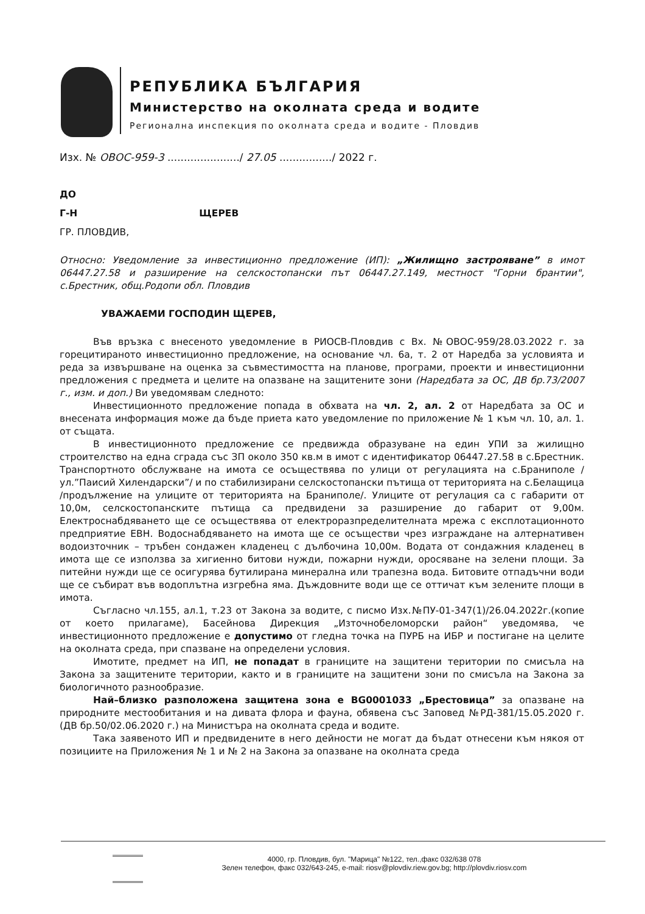РЕПУБЛИКА БЪЛГАРИЯ
Министерство на околната среда и водите
Регионална инспекция по околната среда и водите - Пловдив
Изх. № ОВОС-959-3 ....................../ 27.05 ................/ 2022 г.
ДО
Г-Н ЩЕРЕВ
ГР. ПЛОВДИВ,
Относно: Уведомление за инвестиционно предложение (ИП): „Жилищно застрояване” в имот 06447.27.58 и разширение на селскостопански път 06447.27.149, местност "Горни брантии", с.Брестник, общ.Родопи обл. Пловдив
УВАЖАЕМИ ГОСПОДИН ЩЕРЕВ,
Във връзка с внесеното уведомление в РИОСВ-Пловдив с Вх. №ОВОС-959/28.03.2022 г. за горецитираното инвестиционно предложение, на основание чл. 6а, т. 2 от Наредба за условията и реда за извършване на оценка за съвместимостта на планове, програми, проекти и инвестиционни предложения с предмета и целите на опазване на защитените зони (Наредбата за ОС, ДВ бр.73/2007 г., изм. и доп.) Ви уведомявам следното:
Инвестиционното предложение попада в обхвата на чл. 2, ал. 2 от Наредбата за ОС и внесената информация може да бъде приета като уведомление по приложение № 1 към чл. 10, ал. 1. от същата.
В инвестиционното предложение се предвижда образуване на един УПИ за жилищно строителство на една сграда със ЗП около 350 кв.м в имот с идентификатор 06447.27.58 в с.Брестник. Транспортното обслужване на имота се осъществява по улици от регулацията на с.Браниполе /ул.”Паисий Хилендарски”/ и по стабилизирани селскостопански пътища от територията на с.Белащица /продължение на улиците от територията на Браниполе/. Улиците от регулация са с габарити от 10,0м, селскостопанските пътища са предвидени за разширение до габарит от 9,00м. Електроснабдяването ще се осъществява от електроразпределителната мрежа с експлотационното предприятие ЕВН. Водоснабдяването на имота ще се осъществи чрез изграждане на алтернативен водоизточник – тръбен сондажен кладенец с дълбочина 10,00м. Водата от сондажния кладенец в имота ще се използва за хигиенно битови нужди, пожарни нужди, оросяване на зелени площи. За питейни нужди ще се осигурява бутилирана минерална или трапезна вода. Битовите отпадъчни води ще се събират във водоплътна изгребна яма. Дъждовните води ще се оттичат към зелените площи в имота.
Съгласно чл.155, ал.1, т.23 от Закона за водите, с писмо Изх.№ПУ-01-347(1)/26.04.2022г.(копие от което прилагаме), Басейнова Дирекция „Източнобеломорски район“ уведомява, че инвестиционното предложение е допустимо от гледна точка на ПУРБ на ИБР и постигане на целите на околната среда, при спазване на определени условия.
Имотите, предмет на ИП, не попадат в границите на защитени територии по смисъла на Закона за защитените територии, както и в границите на защитени зони по смисъла на Закона за биологичното разнообразие.
Най–близко разположена защитена зона е BG0001033 „Брестовица” за опазване на природните местообитания и на дивата флора и фауна, обявена със Заповед №РД-381/15.05.2020 г. (ДВ бр.50/02.06.2020 г.) на Министъра на околната среда и водите.
Така заявеното ИП и предвидените в него дейности не могат да бъдат отнесени към някоя от позициите на Приложения № 1 и № 2 на Закона за опазване на околната среда
4000, гр. Пловдив, бул. "Марица" №122, тел.,факс 032/638 078
Зелен телефон, факс 032/643-245, e-mail: riosv@plovdiv.riew.gov.bg; http://plovdiv.riosv.com